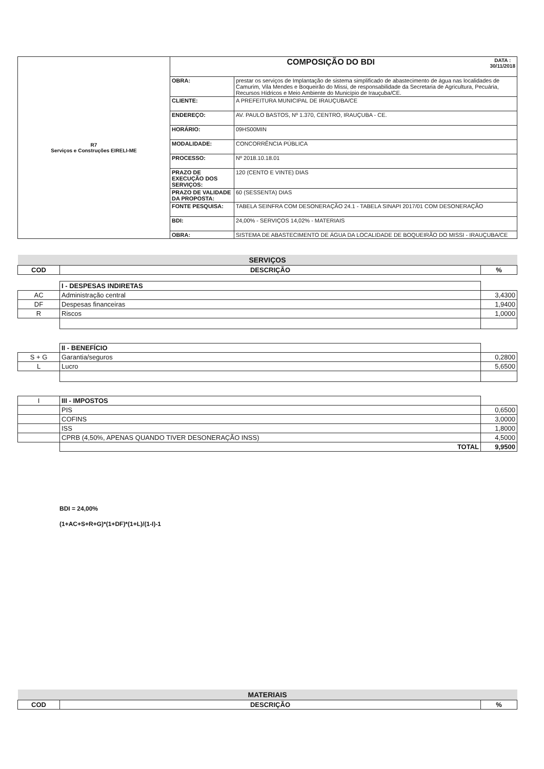| R7 Serviços e Construções EIRELI-ME | COMPOSIÇÃO DO BDI DATA : 30/11/2018 | |
| | OBRA: | prestar os serviços de Implantação de sistema simplificado de abastecimento de água nas localidades de Camurim, Vila Mendes e Boqueirão do Missi, de responsabilidade da Secretaria de Agricultura, Pecuária, Recursos Hídricos e Meio Ambiente do Município de Irauçuba/CE. |
| | CLIENTE: | A PREFEITURA MUNICIPAL DE IRAUÇUBA/CE |
| | ENDEREÇO: | AV. PAULO BASTOS, Nº 1.370, CENTRO, IRAUÇUBA - CE. |
| | HORÁRIO: | 09HS00MIN |
| | MODALIDADE: | CONCORRÊNCIA PÚBLICA |
| | PROCESSO: | Nº 2018.10.18.01 |
| | PRAZO DE EXECUÇÃO DOS SERVIÇOS: | 120 (CENTO E VINTE) DIAS |
| | PRAZO DE VALIDADE DA PROPOSTA: | 60 (SESSENTA) DIAS |
| | FONTE PESQUISA: | TABELA SEINFRA COM DESONERAÇÃO 24.1 - TABELA SINAPI 2017/01 COM DESONERAÇÃO |
| | BDI: | 24,00% - SERVIÇOS 14,02% - MATERIAIS |
| | OBRA: | SISTEMA DE ABASTECIMENTO DE ÁGUA DA LOCALIDADE DE BOQUEIRÃO DO MISSI - IRAUÇUBA/CE |
| SERVIÇOS | | |
| COD | DESCRIÇÃO | % |
| | I - DESPESAS INDIRETAS | |
| AC | Administração central | 3,4300 |
| DF | Despesas financeiras | 1,9400 |
| R | Riscos | 1,0000 |
| | II - BENEFÍCIO | |
| S + G | Garantia/seguros | 0,2800 |
| L | Lucro | 5,6500 |
| I | III - IMPOSTOS | |
| | PIS | 0,6500 |
| | COFINS | 3,0000 |
| | ISS | 1,8000 |
| | CPRB (4,50%, APENAS QUANDO TIVER DESONERAÇÃO INSS) | 4,5000 |
| | TOTAL | 9,9500 |
BDI = 24,00%
(1+AC+S+R+G)*(1+DF)*(1+L)/(1-I)-1
| MATERIAIS | | |
| COD | DESCRIÇÃO | % |